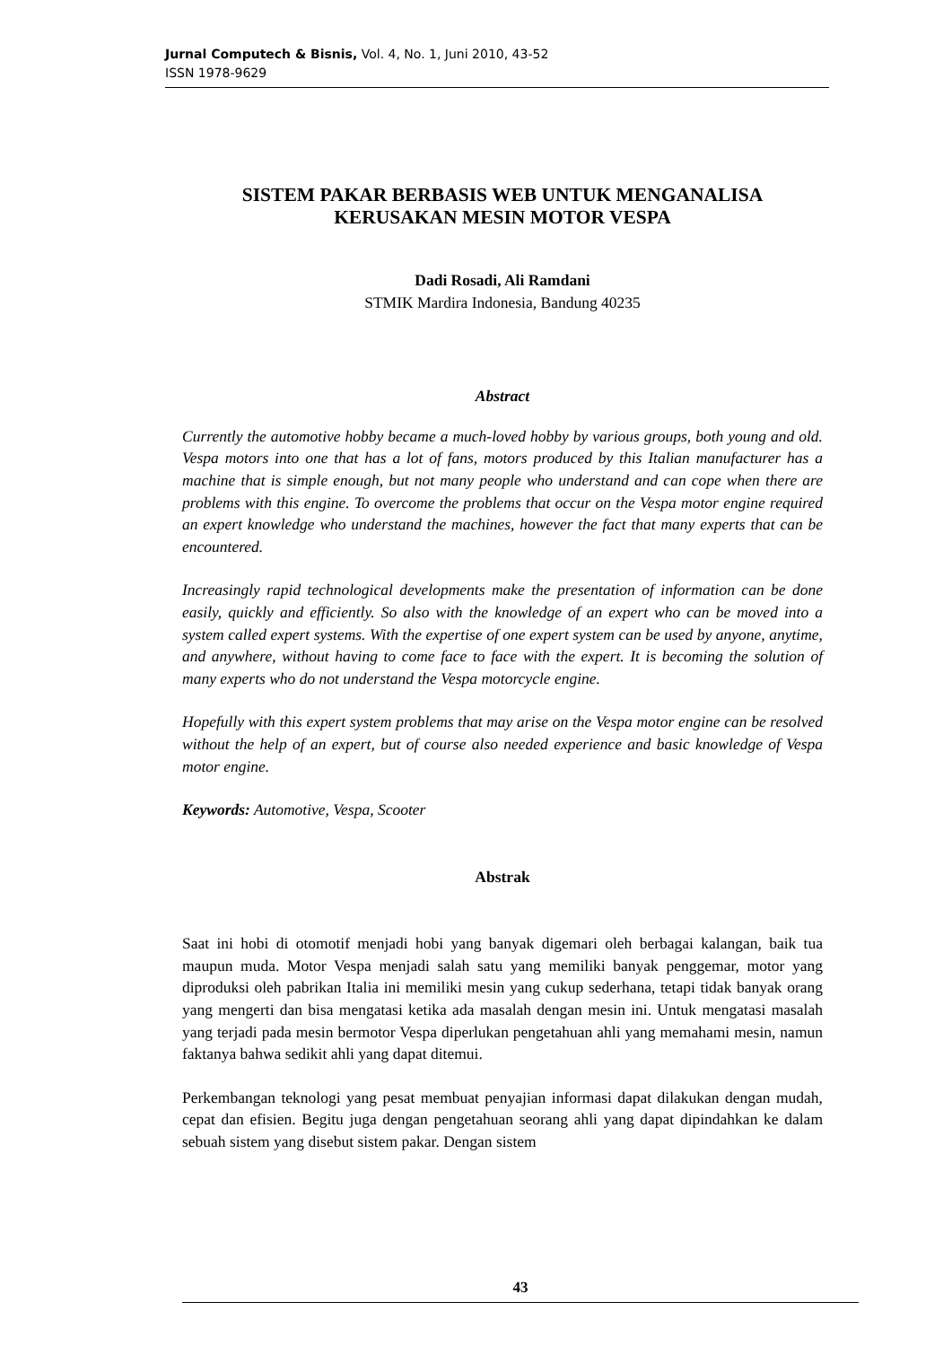Jurnal Computech & Bisnis, Vol. 4, No. 1, Juni 2010, 43-52
ISSN 1978-9629
SISTEM PAKAR BERBASIS WEB UNTUK MENGANALISA KERUSAKAN MESIN MOTOR VESPA
Dadi Rosadi, Ali Ramdani
STMIK Mardira Indonesia, Bandung 40235
Abstract
Currently the automotive hobby became a much-loved hobby by various groups, both young and old. Vespa motors into one that has a lot of fans, motors produced by this Italian manufacturer has a machine that is simple enough, but not many people who understand and can cope when there are problems with this engine. To overcome the problems that occur on the Vespa motor engine required an expert knowledge who understand the machines, however the fact that many experts that can be encountered.
Increasingly rapid technological developments make the presentation of information can be done easily, quickly and efficiently. So also with the knowledge of an expert who can be moved into a system called expert systems. With the expertise of one expert system can be used by anyone, anytime, and anywhere, without having to come face to face with the expert. It is becoming the solution of many experts who do not understand the Vespa motorcycle engine.
Hopefully with this expert system problems that may arise on the Vespa motor engine can be resolved without the help of an expert, but of course also needed experience and basic knowledge of Vespa motor engine.
Keywords: Automotive, Vespa, Scooter
Abstrak
Saat ini hobi di otomotif menjadi hobi yang banyak digemari oleh berbagai kalangan, baik tua maupun muda. Motor Vespa menjadi salah satu yang memiliki banyak penggemar, motor yang diproduksi oleh pabrikan Italia ini memiliki mesin yang cukup sederhana, tetapi tidak banyak orang yang mengerti dan bisa mengatasi ketika ada masalah dengan mesin ini. Untuk mengatasi masalah yang terjadi pada mesin bermotor Vespa diperlukan pengetahuan ahli yang memahami mesin, namun faktanya bahwa sedikit ahli yang dapat ditemui.
Perkembangan teknologi yang pesat membuat penyajian informasi dapat dilakukan dengan mudah, cepat dan efisien. Begitu juga dengan pengetahuan seorang ahli yang dapat dipindahkan ke dalam sebuah sistem yang disebut sistem pakar. Dengan sistem
43